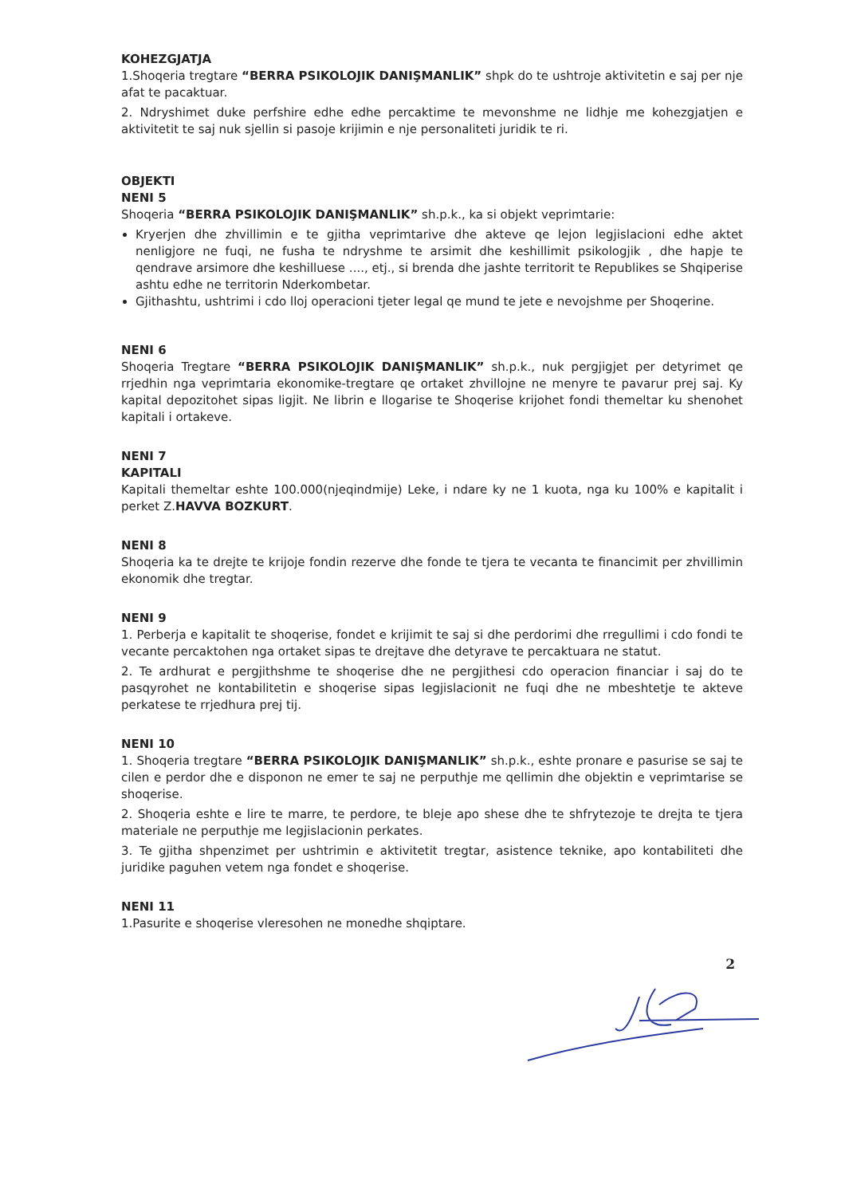KOHEZGJATJA
1.Shoqeria tregtare “BERRA PSIKOLOJIK DANIŞMANLIK” shpk do te ushtroje aktivitetin e saj per nje afat te pacaktuar.
2. Ndryshimet duke perfshire edhe edhe percaktime te mevonshme ne lidhje me kohezgjatjen e aktivitetit te saj nuk sjellin si pasoje krijimin e nje personaliteti juridik te ri.
OBJEKTI
NENI 5
Shoqeria “BERRA PSIKOLOJIK DANIŞMANLIK” sh.p.k., ka si objekt veprimtarie:
Kryerjen dhe zhvillimin e te gjitha veprimtarive dhe akteve qe lejon legjislacioni edhe aktet nenligjore ne fuqi, ne fusha te ndryshme te arsimit dhe keshillimit psikologjik , dhe hapje te qendrave arsimore dhe keshilluese ...., etj., si brenda dhe jashte territorit te Republikes se Shqiperise ashtu edhe ne territorin Nderkombetar.
Gjithashtu, ushtrimi i cdo lloj operacioni tjeter legal qe mund te jete e nevojshme per Shoqerine.
NENI 6
Shoqeria Tregtare “BERRA PSIKOLOJIK DANIŞMANLIK” sh.p.k., nuk pergjigjet per detyrimet qe rrjedhin nga veprimtaria ekonomike-tregtare qe ortaket zhvillojne ne menyre te pavarur prej saj. Ky kapital depozitohet sipas ligjit. Ne librin e llogarise te Shoqerise krijohet fondi themeltar ku shenohet kapitali i ortakeve.
NENI 7
KAPITALI
Kapitali themeltar eshte 100.000(njeqindmije) Leke, i ndare ky ne 1 kuota, nga ku 100% e kapitalit i perket Z.HAVVA BOZKURT.
NENI 8
Shoqeria ka te drejte te krijoje fondin rezerve dhe fonde te tjera te vecanta te financimit per zhvillimin ekonomik dhe tregtar.
NENI 9
1. Perberja e kapitalit te shoqerise, fondet e krijimit te saj si dhe perdorimi dhe rregullimi i cdo fondi te vecante percaktohen nga ortaket sipas te drejtave dhe detyrave te percaktuara ne statut.
2. Te ardhurat e pergjithshme te shoqerise dhe ne pergjithesi cdo operacion financiar i saj do te pasqyrohet ne kontabilitetin e shoqerise sipas legjislacionit ne fuqi dhe ne mbeshtetje te akteve perkatese te rrjedhura prej tij.
NENI 10
1. Shoqeria tregtare “BERRA PSIKOLOJIK DANIŞMANLIK” sh.p.k., eshte pronare e pasurise se saj te cilen e perdor dhe e disponon ne emer te saj ne perputhje me qellimin dhe objektin e veprimtarise se shoqerise.
2. Shoqeria eshte e lire te marre, te perdore, te bleje apo shese dhe te shfrytezoje te drejta te tjera materiale ne perputhje me legjislacionin perkates.
3. Te gjitha shpenzimet per ushtrimin e aktivitetit tregtar, asistence teknike, apo kontabiliteti dhe juridike paguhen vetem nga fondet e shoqerise.
NENI 11
1.Pasurite e shoqerise vleresohen ne monedhe shqiptare.
2